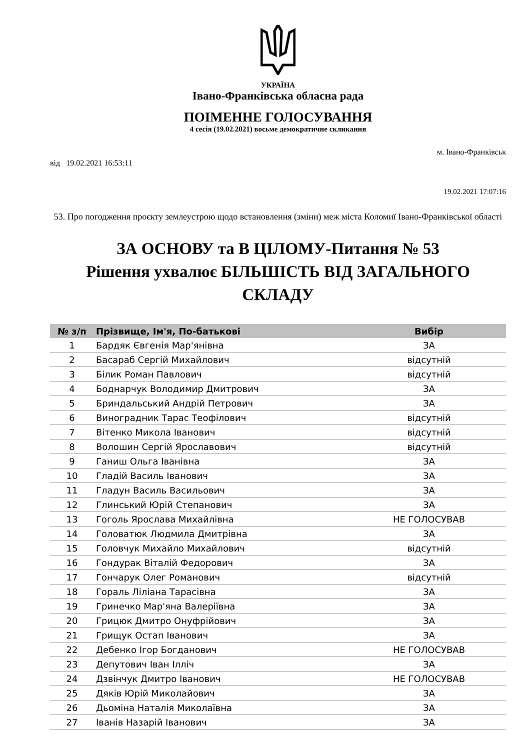УКРАЇНА
Івано-Франківська обласна рада
ПОІМЕННЕ ГОЛОСУВАННЯ
4 сесія (19.02.2021) восьме демократичне скликання
м. Івано-Франківськ
від 19.02.2021 16:53:11
19.02.2021 17:07:16
53. Про погодження проєкту землеустрою щодо встановлення (зміни) меж міста Коломиї Івано-Франківської області
ЗА ОСНОВУ та В ЦІЛОМУ-Питання № 53
Рішення ухвалює БІЛЬШІСТЬ ВІД ЗАГАЛЬНОГО СКЛАДУ
| № з/п | Прізвище, Ім'я, По-батькові | Вибір |
| --- | --- | --- |
| 1 | Бардяк Євгенія Мар'янівна | ЗА |
| 2 | Басараб Сергій Михайлович | відсутній |
| 3 | Білик Роман Павлович | відсутній |
| 4 | Боднарчук Володимир Дмитрович | ЗА |
| 5 | Бриндальський Андрій Петрович | ЗА |
| 6 | Виноградник Тарас Теофілович | відсутній |
| 7 | Вітенко Микола Іванович | відсутній |
| 8 | Волошин Сергій Ярославович | відсутній |
| 9 | Ганиш Ольга Іванівна | ЗА |
| 10 | Гладій Василь Іванович | ЗА |
| 11 | Гладун Василь Васильович | ЗА |
| 12 | Глинський Юрій Степанович | ЗА |
| 13 | Гоголь Ярослава Михайлівна | НЕ ГОЛОСУВАВ |
| 14 | Головатюк Людмила Дмитрівна | ЗА |
| 15 | Головчук Михайло Михайлович | відсутній |
| 16 | Гондурак Віталій Федорович | ЗА |
| 17 | Гончарук Олег Романович | відсутній |
| 18 | Гораль Ліліана Тарасівна | ЗА |
| 19 | Гринечко Мар'яна Валеріївна | ЗА |
| 20 | Грицюк Дмитро Онуфрійович | ЗА |
| 21 | Грищук Остап Іванович | ЗА |
| 22 | Дебенко Ігор Богданович | НЕ ГОЛОСУВАВ |
| 23 | Депутович Іван Ілліч | ЗА |
| 24 | Дзвінчук Дмитро Іванович | НЕ ГОЛОСУВАВ |
| 25 | Дяків Юрій Миколайович | ЗА |
| 26 | Дьоміна Наталія Миколаївна | ЗА |
| 27 | Іванів Назарій Іванович | ЗА |